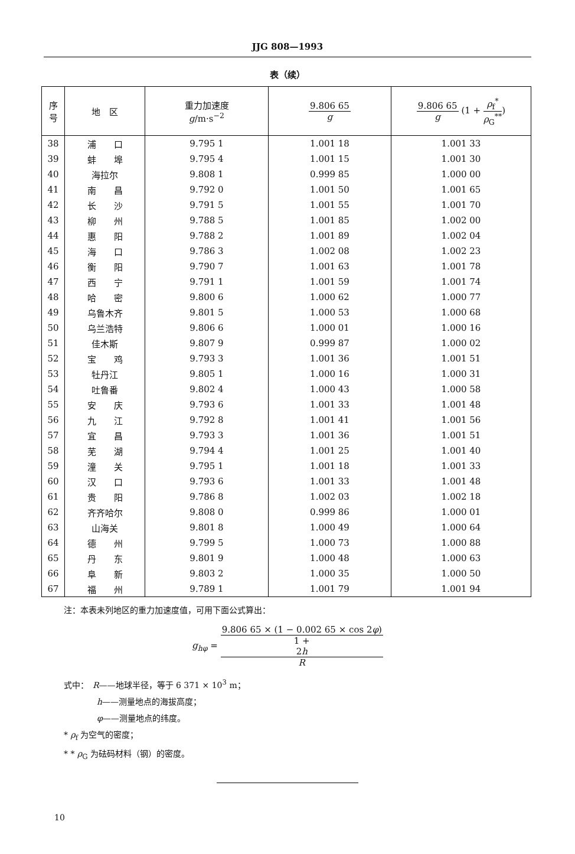JJG 808—1993
表（续）
| 序 号 | 地 区 | 重力加速度 g /m·s<sup>−2</sup> | 9.806 65 g | 9.806 65 g (1 + ρ<sub>f</sub><sup>*</sup> ρ<sub>G</sub><sup>**</sup> ) |
| --- | --- | --- | --- | --- |
| 38 | 浦 口 | 9.795 1 | 1.001 18 | 1.001 33 |
| 39 | 蚌 埠 | 9.795 4 | 1.001 15 | 1.001 30 |
| 40 | 海拉尔 | 9.808 1 | 0.999 85 | 1.000 00 |
| 41 | 南 昌 | 9.792 0 | 1.001 50 | 1.001 65 |
| 42 | 长 沙 | 9.791 5 | 1.001 55 | 1.001 70 |
| 43 | 柳 州 | 9.788 5 | 1.001 85 | 1.002 00 |
| 44 | 惠 阳 | 9.788 2 | 1.001 89 | 1.002 04 |
| 45 | 海 口 | 9.786 3 | 1.002 08 | 1.002 23 |
| 46 | 衡 阳 | 9.790 7 | 1.001 63 | 1.001 78 |
| 47 | 西 宁 | 9.791 1 | 1.001 59 | 1.001 74 |
| 48 | 哈 密 | 9.800 6 | 1.000 62 | 1.000 77 |
| 49 | 乌鲁木齐 | 9.801 5 | 1.000 53 | 1.000 68 |
| 50 | 乌兰浩特 | 9.806 6 | 1.000 01 | 1.000 16 |
| 51 | 佳木斯 | 9.807 9 | 0.999 87 | 1.000 02 |
| 52 | 宝 鸡 | 9.793 3 | 1.001 36 | 1.001 51 |
| 53 | 牡丹江 | 9.805 1 | 1.000 16 | 1.000 31 |
| 54 | 吐鲁番 | 9.802 4 | 1.000 43 | 1.000 58 |
| 55 | 安 庆 | 9.793 6 | 1.001 33 | 1.001 48 |
| 56 | 九 江 | 9.792 8 | 1.001 41 | 1.001 56 |
| 57 | 宜 昌 | 9.793 3 | 1.001 36 | 1.001 51 |
| 58 | 芜 湖 | 9.794 4 | 1.001 25 | 1.001 40 |
| 59 | 潼 关 | 9.795 1 | 1.001 18 | 1.001 33 |
| 60 | 汉 口 | 9.793 6 | 1.001 33 | 1.001 48 |
| 61 | 贵 阳 | 9.786 8 | 1.002 03 | 1.002 18 |
| 62 | 齐齐哈尔 | 9.808 0 | 0.999 86 | 1.000 01 |
| 63 | 山海关 | 9.801 8 | 1.000 49 | 1.000 64 |
| 64 | 德 州 | 9.799 5 | 1.000 73 | 1.000 88 |
| 65 | 丹 东 | 9.801 9 | 1.000 48 | 1.000 63 |
| 66 | 阜 新 | 9.803 2 | 1.000 35 | 1.000 50 |
| 67 | 福 州 | 9.789 1 | 1.001 79 | 1.001 94 |
注：本表未列地区的重力加速度值，可用下面公式算出：
g<sub>hφ</sub> = 9.806 65 × (1 − 0.002 65 × cos 2φ) 1 +
2h
R
式中：　R——地球半径，等于 6 371 × 10<sup>3</sup> m；
　　　　h——测量地点的海拔高度；
　　　　φ——测量地点的纬度。
* ρ<sub>f</sub> 为空气的密度；
* * ρ<sub>G</sub> 为砝码材料（钢）的密度。
10